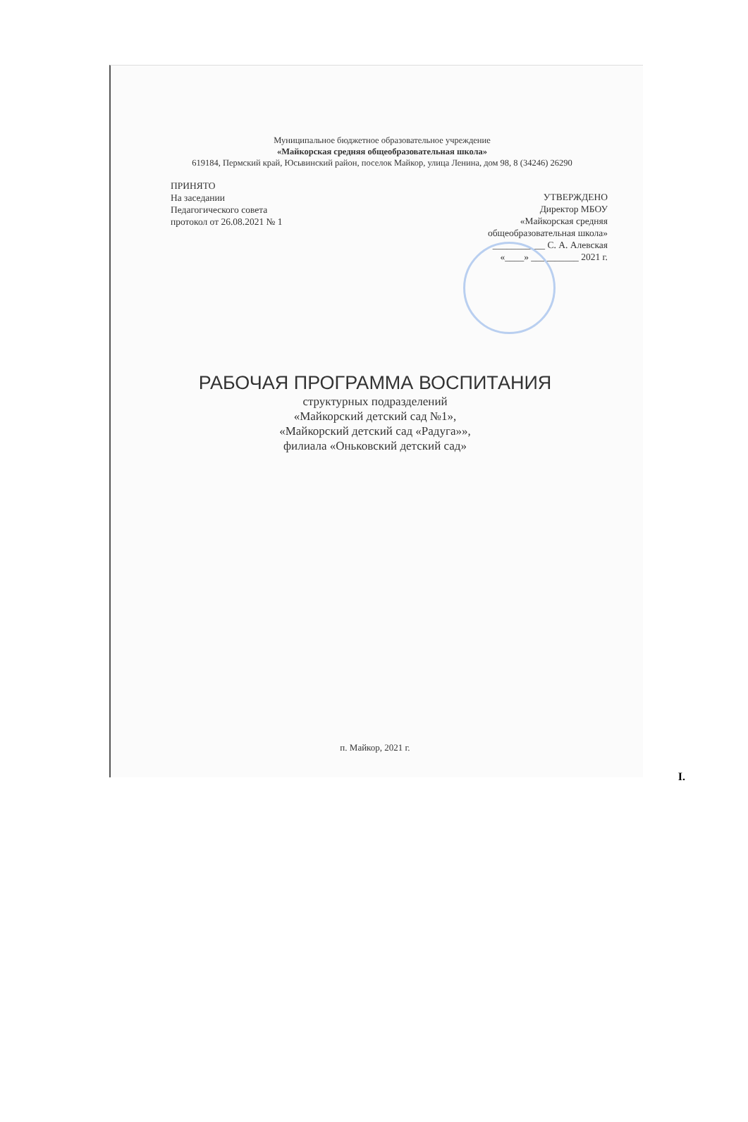Муниципальное бюджетное образовательное учреждение
«Майкорская средняя общеобразовательная школа»
619184, Пермский край, Юсьвинский район, поселок Майкор, улица Ленина, дом 98, 8 (34246) 26290
ПРИНЯТО
На заседании
Педагогического совета
протокол от 26.08.2021 № 1
УТВЕРЖДЕНО
Директор МБОУ
«Майкорская средняя
общеобразовательная школа»
___________ С. А. Алевская
«____» __________ 2021 г.
РАБОЧАЯ ПРОГРАММА ВОСПИТАНИЯ
структурных подразделений
«Майкорский детский сад №1»,
«Майкорский детский сад «Радуга»»,
филиала «Оньковский детский сад»
п. Майкор, 2021 г.
I.